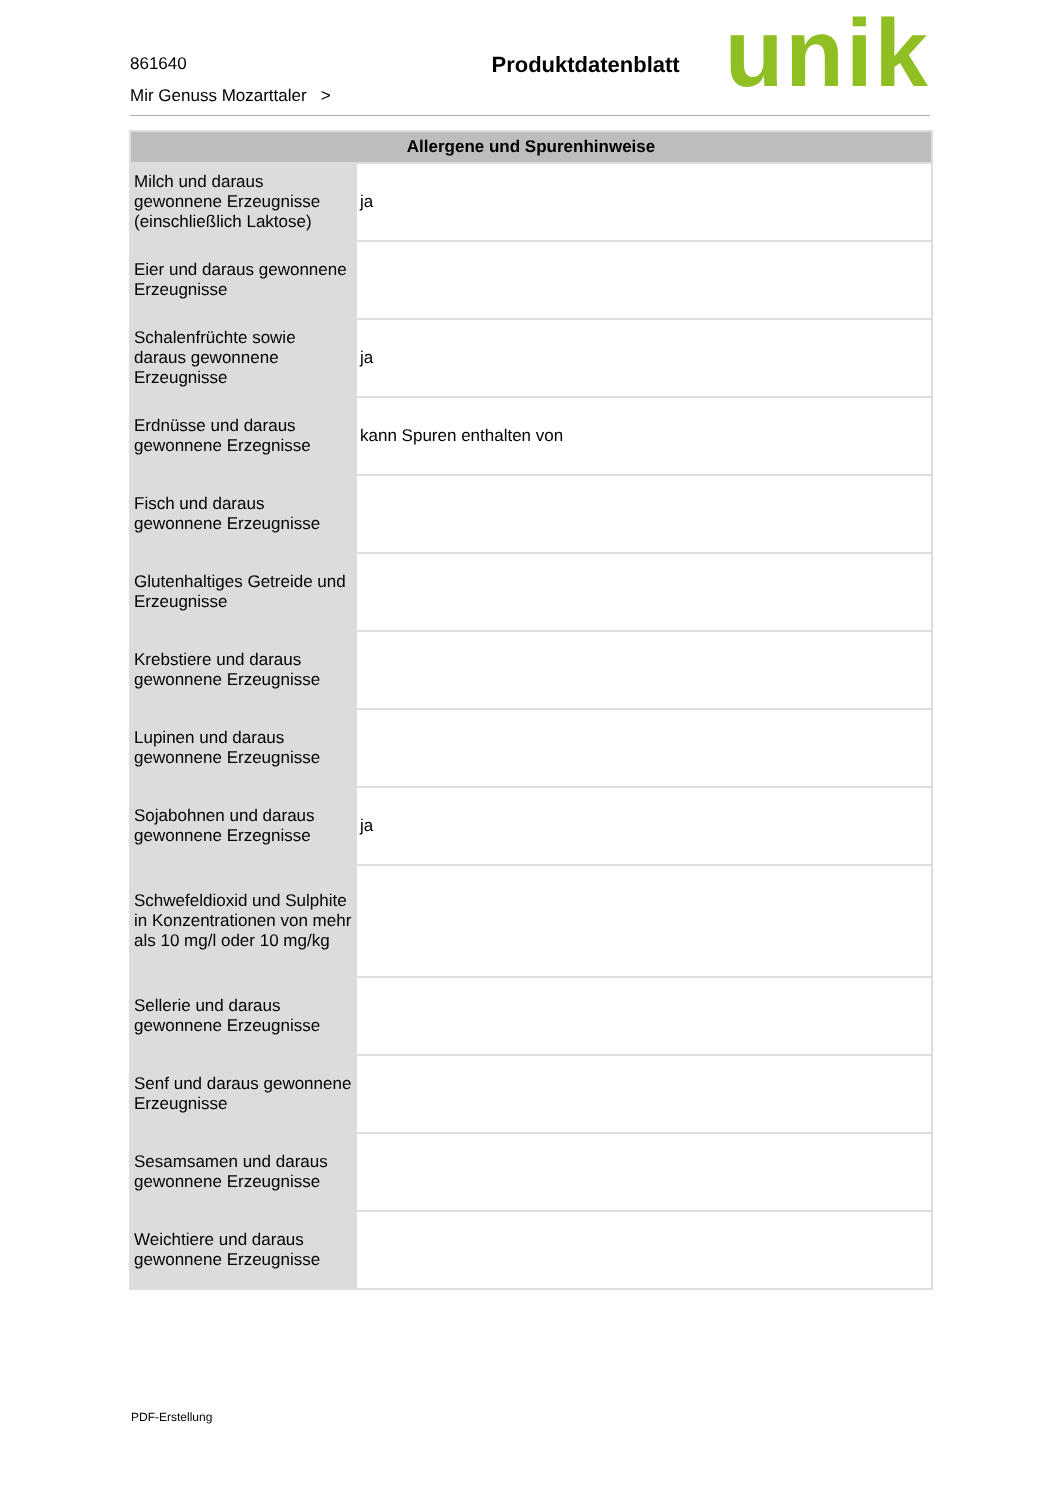861640
Mir Genuss Mozarttaler >
Produktdatenblatt
unik
| Allergene und Spurenhinweise | |
| --- | --- |
| Milch und daraus gewonnene Erzeugnisse (einschließlich Laktose) | ja |
| Eier und daraus gewonnene Erzeugnisse | |
| Schalenfrüchte sowie daraus gewonnene Erzeugnisse | ja |
| Erdnüsse und daraus gewonnene Erzegnisse | kann Spuren enthalten von |
| Fisch und daraus gewonnene Erzeugnisse | |
| Glutenhaltiges Getreide und Erzeugnisse | |
| Krebstiere und daraus gewonnene Erzeugnisse | |
| Lupinen und daraus gewonnene Erzeugnisse | |
| Sojabohnen und daraus gewonnene Erzegnisse | ja |
| Schwefeldioxid und Sulphite in Konzentrationen von mehr als 10 mg/l oder 10 mg/kg | |
| Sellerie und daraus gewonnene Erzeugnisse | |
| Senf und daraus gewonnene Erzeugnisse | |
| Sesamsamen und daraus gewonnene Erzeugnisse | |
| Weichtiere und daraus gewonnene Erzeugnisse | |
PDF-Erstellung